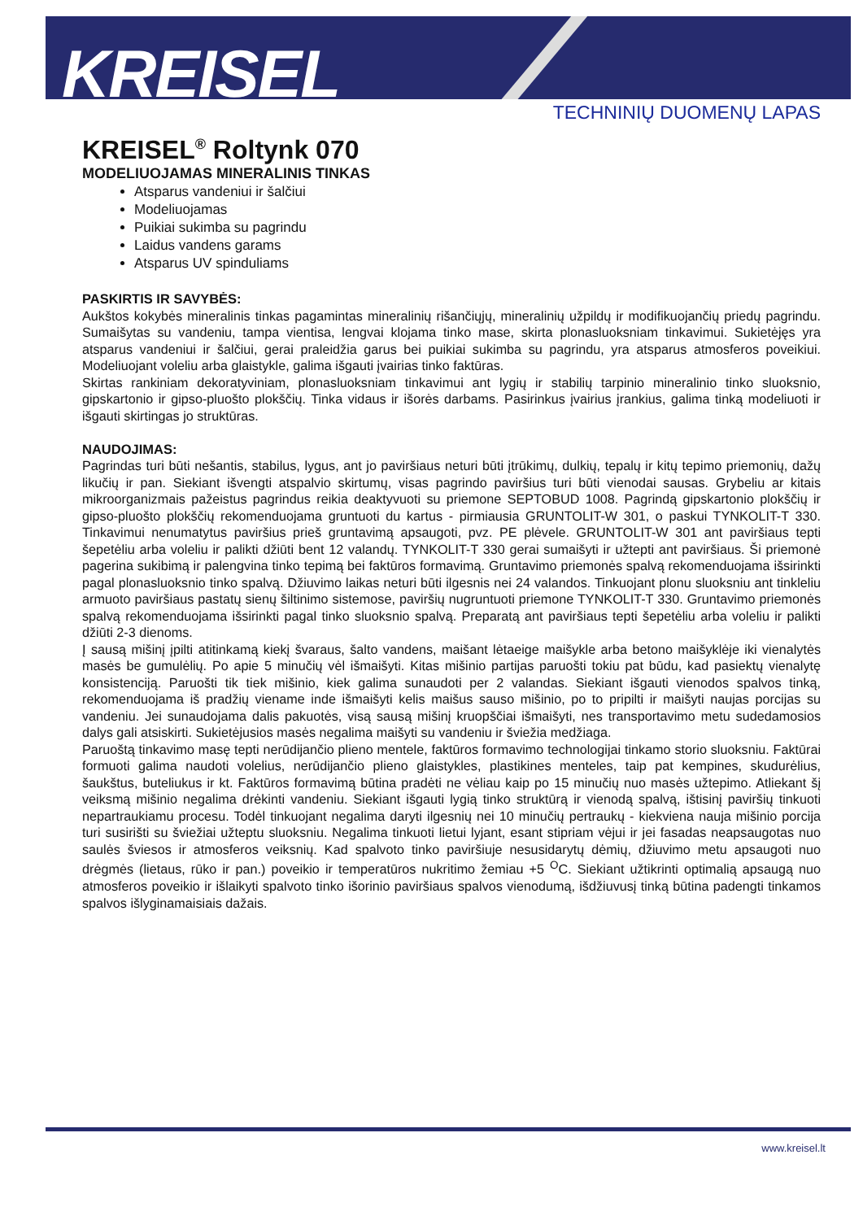KREISEL
TECHNINIŲ DUOMENŲ LAPAS
KREISEL<sup>®</sup> Roltynk 070
MODELIUOJAMAS MINERALINIS TINKAS
Atsparus vandeniui ir šalčiui
Modeliuojamas
Puikiai sukimba su pagrindu
Laidus vandens garams
Atsparus UV spinduliams
PASKIRTIS IR SAVYBĖS:
Aukštos kokybės mineralinis tinkas pagamintas mineralinių rišančiųjų, mineralinių užpildų ir modifikuojančių priedų pagrindu. Sumaišytas su vandeniu, tampa vientisa, lengvai klojama tinko mase, skirta plonasluoksniam tinkavimui. Sukietėjęs yra atsparus vandeniui ir šalčiui, gerai praleidžia garus bei puikiai sukimba su pagrindu, yra atsparus atmosferos poveikiui. Modeliuojant voleliu arba glaistykle, galima išgauti įvairias tinko faktūras.
Skirtas rankiniam dekoratyviniam, plonasluoksniam tinkavimui ant lygių ir stabilių tarpinio mineralinio tinko sluoksnio, gipskartonio ir gipso-pluošto plokščių. Tinka vidaus ir išorės darbams. Pasirinkus įvairius įrankius, galima tinką modeliuoti ir išgauti skirtingas jo struktūras.
NAUDOJIMAS:
Pagrindas turi būti nešantis, stabilus, lygus, ant jo paviršiaus neturi būti įtrūkimų, dulkių, tepalų ir kitų tepimo priemonių, dažų likučių ir pan. Siekiant išvengti atspalvio skirtumų, visas pagrindo paviršius turi būti vienodai sausas. Grybeliu ar kitais mikroorganizmais pažeistus pagrindus reikia deaktyvuoti su priemone SEPTOBUD 1008. Pagrindą gipskartonio plokščių ir gipso-pluošto plokščių rekomenduojama gruntuoti du kartus - pirmiausia GRUNTOLIT-W 301, o paskui TYNKOLIT-T 330. Tinkavimui nenumatytus paviršius prieš gruntavimą apsaugoti, pvz. PE plėvele. GRUNTOLIT-W 301 ant paviršiaus tepti šepetėliu arba voleliu ir palikti džiūti bent 12 valandų. TYNKOLIT-T 330 gerai sumaišyti ir užtepti ant paviršiaus. Ši priemonė pagerina sukibimą ir palengvina tinko tepimą bei faktūros formavimą. Gruntavimo priemonės spalvą rekomenduojama išsirinkti pagal plonasluoksnio tinko spalvą. Džiuvimo laikas neturi būti ilgesnis nei 24 valandos. Tinkuojant plonu sluoksniu ant tinkleliu armuoto paviršiaus pastatų sienų šiltinimo sistemose, paviršių nugruntuoti priemone TYNKOLIT-T 330. Gruntavimo priemonės spalvą rekomenduojama išsirinkti pagal tinko sluoksnio spalvą. Preparatą ant paviršiaus tepti šepetėliu arba voleliu ir palikti džiūti 2-3 dienoms.
Į sausą mišinį įpilti atitinkamą kiekį švaraus, šalto vandens, maišant lėtaeige maišykle arba betono maišyklėje iki vienalytės masės be gumulėlių. Po apie 5 minučių vėl išmaišyti. Kitas mišinio partijas paruošti tokiu pat būdu, kad pasiektų vienalytę konsistenciją. Paruošti tik tiek mišinio, kiek galima sunaudoti per 2 valandas. Siekiant išgauti vienodos spalvos tinką, rekomenduojama iš pradžių viename inde išmaišyti kelis maišus sauso mišinio, po to pripilti ir maišyti naujas porcijas su vandeniu. Jei sunaudojama dalis pakuotės, visą sausą mišinį kruopščiai išmaišyti, nes transportavimo metu sudedamosios dalys gali atsiskirti. Sukietėjusios masės negalima maišyti su vandeniu ir šviežia medžiaga.
Paruoštą tinkavimo masę tepti nerūdijančio plieno mentele, faktūros formavimo technologijai tinkamo storio sluoksniu. Faktūrai formuoti galima naudoti volelius, nerūdijančio plieno glaistykles, plastikines menteles, taip pat kempines, skudurėlius, šaukštus, buteliukus ir kt. Faktūros formavimą būtina pradėti ne vėliau kaip po 15 minučių nuo masės užtepimo. Atliekant šį veiksmą mišinio negalima drėkinti vandeniu. Siekiant išgauti lygią tinko struktūrą ir vienodą spalvą, ištisinį paviršių tinkuoti nepartraukiamu procesu. Todėl tinkuojant negalima daryti ilgesnių nei 10 minučių pertraukų - kiekviena nauja mišinio porcija turi susirišti su šviežiai užteptu sluoksniu. Negalima tinkuoti lietui lyjant, esant stipriam vėjui ir jei fasadas neapsaugotas nuo saulės šviesos ir atmosferos veiksnių. Kad spalvoto tinko paviršiuje nesusidarytų dėmių, džiuvimo metu apsaugoti nuo drėgmės (lietaus, rūko ir pan.) poveikio ir temperatūros nukritimo žemiau +5 <sup>O</sup>C. Siekiant užtikrinti optimalią apsaugą nuo atmosferos poveikio ir išlaikyti spalvoto tinko išorinio paviršiaus spalvos vienodumą, išdžiuvusį tinką būtina padengti tinkamos spalvos išlyginamaisiais dažais.
www.kreisel.lt